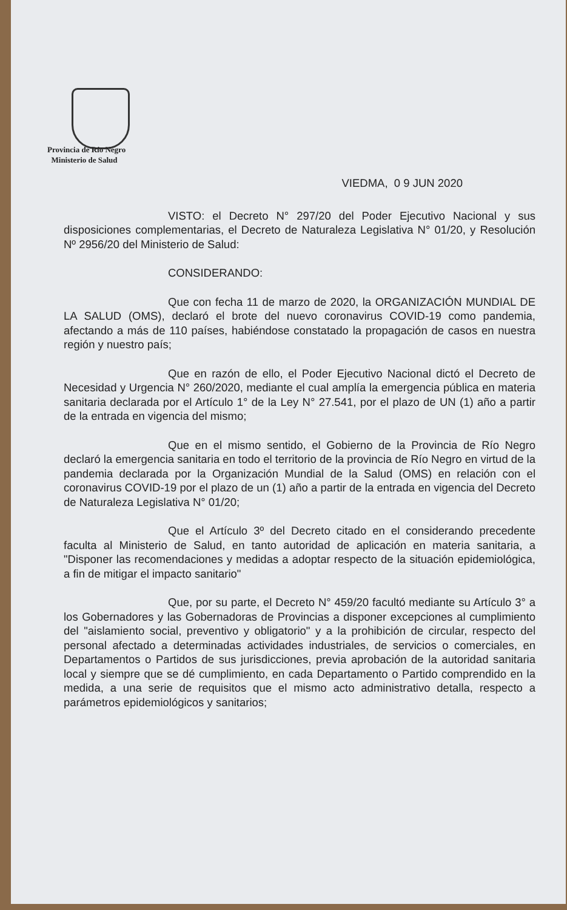Provincia de Río Negro
Ministerio de Salud
VIEDMA, 0 9 JUN 2020
VISTO: el Decreto N° 297/20 del Poder Ejecutivo Nacional y sus disposiciones complementarias, el Decreto de Naturaleza Legislativa N° 01/20, y Resolución Nº 2956/20 del Ministerio de Salud:
CONSIDERANDO:
Que con fecha 11 de marzo de 2020, la ORGANIZACIÓN MUNDIAL DE LA SALUD (OMS), declaró el brote del nuevo coronavirus COVID-19 como pandemia, afectando a más de 110 países, habiéndose constatado la propagación de casos en nuestra región y nuestro país;
Que en razón de ello, el Poder Ejecutivo Nacional dictó el Decreto de Necesidad y Urgencia N° 260/2020, mediante el cual amplía la emergencia pública en materia sanitaria declarada por el Artículo 1° de la Ley N° 27.541, por el plazo de UN (1) año a partir de la entrada en vigencia del mismo;
Que en el mismo sentido, el Gobierno de la Provincia de Río Negro declaró la emergencia sanitaria en todo el territorio de la provincia de Río Negro en virtud de la pandemia declarada por la Organización Mundial de la Salud (OMS) en relación con el coronavirus COVID-19 por el plazo de un (1) año a partir de la entrada en vigencia del Decreto de Naturaleza Legislativa N° 01/20;
Que el Artículo 3º del Decreto citado en el considerando precedente faculta al Ministerio de Salud, en tanto autoridad de aplicación en materia sanitaria, a "Disponer las recomendaciones y medidas a adoptar respecto de la situación epidemiológica, a fin de mitigar el impacto sanitario"
Que, por su parte, el Decreto N° 459/20 facultó mediante su Artículo 3° a los Gobernadores y las Gobernadoras de Provincias a disponer excepciones al cumplimiento del "aislamiento social, preventivo y obligatorio" y a la prohibición de circular, respecto del personal afectado a determinadas actividades industriales, de servicios o comerciales, en Departamentos o Partidos de sus jurisdicciones, previa aprobación de la autoridad sanitaria local y siempre que se dé cumplimiento, en cada Departamento o Partido comprendido en la medida, a una serie de requisitos que el mismo acto administrativo detalla, respecto a parámetros epidemiológicos y sanitarios;